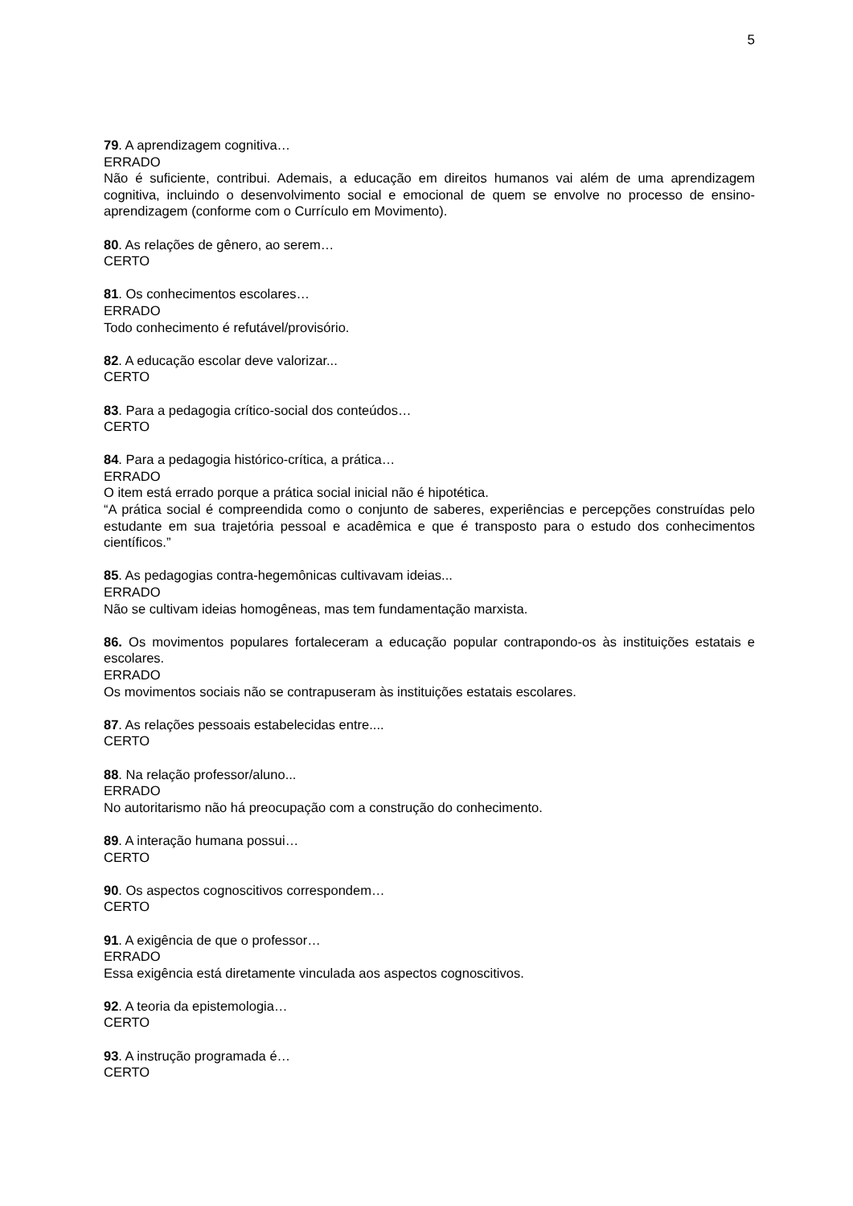5
79. A aprendizagem cognitiva…
ERRADO
Não é suficiente, contribui. Ademais, a educação em direitos humanos vai além de uma aprendizagem cognitiva, incluindo o desenvolvimento social e emocional de quem se envolve no processo de ensino-aprendizagem (conforme com o Currículo em Movimento).
80. As relações de gênero, ao serem…
CERTO
81. Os conhecimentos escolares…
ERRADO
Todo conhecimento é refutável/provisório.
82. A educação escolar deve valorizar...
CERTO
83. Para a pedagogia crítico-social dos conteúdos…
CERTO
84. Para a pedagogia histórico-crítica, a prática…
ERRADO
O item está errado porque a prática social inicial não é hipotética.
“A prática social é compreendida como o conjunto de saberes, experiências e percepções construídas pelo estudante em sua trajetória pessoal e acadêmica e que é transposto para o estudo dos conhecimentos científicos.”
85. As pedagogias contra-hegemônicas cultivavam ideias...
ERRADO
Não se cultivam ideias homogêneas, mas tem fundamentação marxista.
86. Os movimentos populares fortaleceram a educação popular contrapondo-os às instituições estatais e escolares.
ERRADO
Os movimentos sociais não se contrapuseram às instituições estatais escolares.
87. As relações pessoais estabelecidas entre....
CERTO
88. Na relação professor/aluno...
ERRADO
No autoritarismo não há preocupação com a construção do conhecimento.
89. A interação humana possui…
CERTO
90. Os aspectos cognoscitivos correspondem…
CERTO
91. A exigência de que o professor…
ERRADO
Essa exigência está diretamente vinculada aos aspectos cognoscitivos.
92. A teoria da epistemologia…
CERTO
93. A instrução programada é…
CERTO